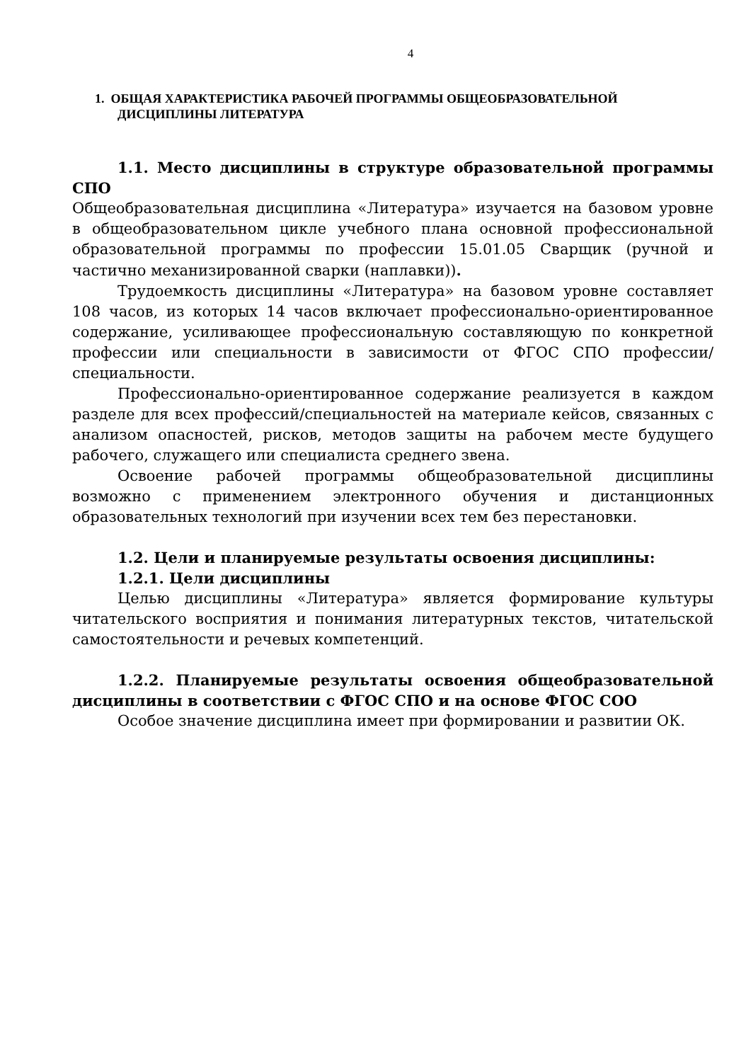4
1. ОБЩАЯ ХАРАКТЕРИСТИКА РАБОЧЕЙ ПРОГРАММЫ ОБЩЕОБРАЗОВАТЕЛЬНОЙ ДИСЦИПЛИНЫ ЛИТЕРАТУРА
1.1. Место дисциплины в структуре образовательной программы СПО
Общеобразовательная дисциплина «Литература» изучается на базовом уровне в общеобразовательном цикле учебного плана основной профессиональной образовательной программы по профессии 15.01.05 Сварщик (ручной и частично механизированной сварки (наплавки)).
Трудоемкость дисциплины «Литература» на базовом уровне составляет 108 часов, из которых 14 часов включает профессионально-ориентированное содержание, усиливающее профессиональную составляющую по конкретной профессии или специальности в зависимости от ФГОС СПО профессии/специальности.
Профессионально-ориентированное содержание реализуется в каждом разделе для всех профессий/специальностей на материале кейсов, связанных с анализом опасностей, рисков, методов защиты на рабочем месте будущего рабочего, служащего или специалиста среднего звена.
Освоение рабочей программы общеобразовательной дисциплины возможно с применением электронного обучения и дистанционных образовательных технологий при изучении всех тем без перестановки.
1.2. Цели и планируемые результаты освоения дисциплины:
1.2.1. Цели дисциплины
Целью дисциплины «Литература» является формирование культуры читательского восприятия и понимания литературных текстов, читательской самостоятельности и речевых компетенций.
1.2.2. Планируемые результаты освоения общеобразовательной дисциплины в соответствии с ФГОС СПО и на основе ФГОС СОО
Особое значение дисциплина имеет при формировании и развитии ОК.